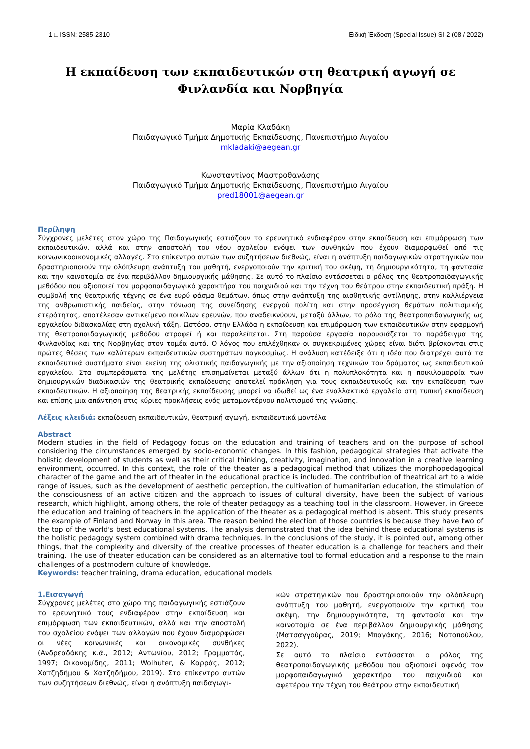1 □ ISSN: 2585-2310 Ειδική Έκδοση (Special Issue) SI-2 (08 / 2022)
Η εκπαίδευση των εκπαιδευτικών στη θεατρική αγωγή σε
Φινλανδία και Νορβηγία
Μαρία Κλαδάκη
Παιδαγωγικό Τμήμα Δημοτικής Εκπαίδευσης, Πανεπιστήμιο Αιγαίου
mkladaki@aegean.gr
Κωνσταντίνος Μαστροθανάσης
Παιδαγωγικό Τμήμα Δημοτικής Εκπαίδευσης, Πανεπιστήμιο Αιγαίου
pred18001@aegean.gr
Περίληψη
Σύγχρονες μελέτες στον χώρο της Παιδαγωγικής εστιάζουν το ερευνητικό ενδιαφέρον στην εκπαίδευση και επιμόρφωση των εκπαιδευτικών, αλλά και στην αποστολή του νέου σχολείου ενόψει των συνθηκών που έχουν διαμορφωθεί από τις κοινωνικοοικονομικές αλλαγές. Στο επίκεντρο αυτών των συζητήσεων διεθνώς, είναι η ανάπτυξη παιδαγωγικών στρατηγικών που δραστηριοποιούν την ολόπλευρη ανάπτυξη του μαθητή, ενεργοποιούν την κριτική του σκέψη, τη δημιουργικότητα, τη φαντασία και την καινοτομία σε ένα περιβάλλον δημιουργικής μάθησης. Σε αυτό το πλαίσιο εντάσσεται ο ρόλος της θεατροπαιδαγωγικής μεθόδου που αξιοποιεί τον μορφοπαιδαγωγικό χαρακτήρα του παιχνιδιού και την τέχνη του θεάτρου στην εκπαιδευτική πράξη. Η συμβολή της θεατρικής τέχνης σε ένα ευρύ φάσμα θεμάτων, όπως στην ανάπτυξη της αισθητικής αντίληψης, στην καλλιέργεια της ανθρωπιστικής παιδείας, στην τόνωση της συνείδησης ενεργού πολίτη και στην προσέγγιση θεμάτων πολιτισμικής ετερότητας, αποτέλεσαν αντικείμενο ποικίλων ερευνών, που αναδεικνύουν, μεταξύ άλλων, το ρόλο της θεατροπαιδαγωγικής ως εργαλείου διδασκαλίας στη σχολική τάξη. Ωστόσο, στην Ελλάδα η εκπαίδευση και επιμόρφωση των εκπαιδευτικών στην εφαρμογή της θεατροπαιδαγωγικής μεθόδου ατροφεί ή και παραλείπεται. Στη παρούσα εργασία παρουσιάζεται το παράδειγμα της Φινλανδίας και της Νορβηγίας στον τομέα αυτό. Ο λόγος που επιλέχθηκαν οι συγκεκριμένες χώρες είναι διότι βρίσκονται στις πρώτες θέσεις των καλύτερων εκπαιδευτικών συστημάτων παγκοσμίως. Η ανάλυση κατέδειξε ότι η ιδέα που διατρέχει αυτά τα εκπαιδευτικά συστήματα είναι εκείνη της ολιστικής παιδαγωγικής με την αξιοποίηση τεχνικών του δράματος ως εκπαιδευτικού εργαλείου. Στα συμπεράσματα της μελέτης επισημαίνεται μεταξύ άλλων ότι η πολυπλοκότητα και η ποικιλομορφία των δημιουργικών διαδικασιών της θεατρικής εκπαίδευσης αποτελεί πρόκληση για τους εκπαιδευτικούς και την εκπαίδευση των εκπαιδευτικών. Η αξιοποίηση της θεατρικής εκπαίδευσης μπορεί να ιδωθεί ως ένα εναλλακτικό εργαλείο στη τυπική εκπαίδευση και επίσης μια απάντηση στις κύριες προκλήσεις ενός μεταμοντέρνου πολιτισμού της γνώσης.
Λέξεις κλειδιά: εκπαίδευση εκπαιδευτικών, θεατρική αγωγή, εκπαιδευτικά μοντέλα
Abstract
Modern studies in the field of Pedagogy focus on the education and training of teachers and on the purpose of school considering the circumstances emerged by socio-economic changes. In this fashion, pedagogical strategies that activate the holistic development of students as well as their critical thinking, creativity, imagination, and innovation in a creative learning environment, occurred. In this context, the role of the theater as a pedagogical method that utilizes the morphopedagogical character of the game and the art of theater in the educational practice is included. The contribution of theatrical art to a wide range of issues, such as the development of aesthetic perception, the cultivation of humanitarian education, the stimulation of the consciousness of an active citizen and the approach to issues of cultural diversity, have been the subject of various research, which highlight, among others, the role of theater pedagogy as a teaching tool in the classroom. However, in Greece the education and training of teachers in the application of the theater as a pedagogical method is absent. This study presents the example of Finland and Norway in this area. The reason behind the election of those countries is because they have two of the top of the world's best educational systems. The analysis demonstrated that the idea behind these educational systems is the holistic pedagogy system combined with drama techniques. In the conclusions of the study, it is pointed out, among other things, that the complexity and diversity of the creative processes of theater education is a challenge for teachers and their training. The use of theater education can be considered as an alternative tool to formal education and a response to the main challenges of a postmodern culture of knowledge.
Keywords: teacher training, drama education, educational models
1.Εισαγωγή
Σύγχρονες μελέτες στο χώρο της παιδαγωγικής εστιάζουν το ερευνητικό τους ενδιαφέρον στην εκπαίδευση και επιμόρφωση των εκπαιδευτικών, αλλά και την αποστολή του σχολείου ενόψει των αλλαγών που έχουν διαμορφώσει οι νέες κοινωνικές και οικονομικές συνθήκες (Ανδρεαδάκης κ.ά., 2012; Αντωνίου, 2012; Γραμματάς, 1997; Οικονομίδης, 2011; Wolhuter, & Καρράς, 2012; Χατζηδήμου & Χατζηδήμου, 2019). Στο επίκεντρο αυτών των συζητήσεων διεθνώς, είναι η ανάπτυξη παιδαγωγι-
κών στρατηγικών που δραστηριοποιούν την ολόπλευρη ανάπτυξη του μαθητή, ενεργοποιούν την κριτική του σκέψη, την δημιουργικότητα, τη φαντασία και την καινοτομία σε ένα περιβάλλον δημιουργικής μάθησης (Ματσαγγούρας, 2019; Μπαγάκης, 2016; Νοτοπούλου, 2022).
Σε αυτό το πλαίσιο εντάσσεται ο ρόλος της θεατροπαιδαγωγικής μεθόδου που αξιοποιεί αφενός τον μορφοπαιδαγωγικό χαρακτήρα του παιχνιδιού και αφετέρου την τέχνη του θεάτρου στην εκπαιδευτική